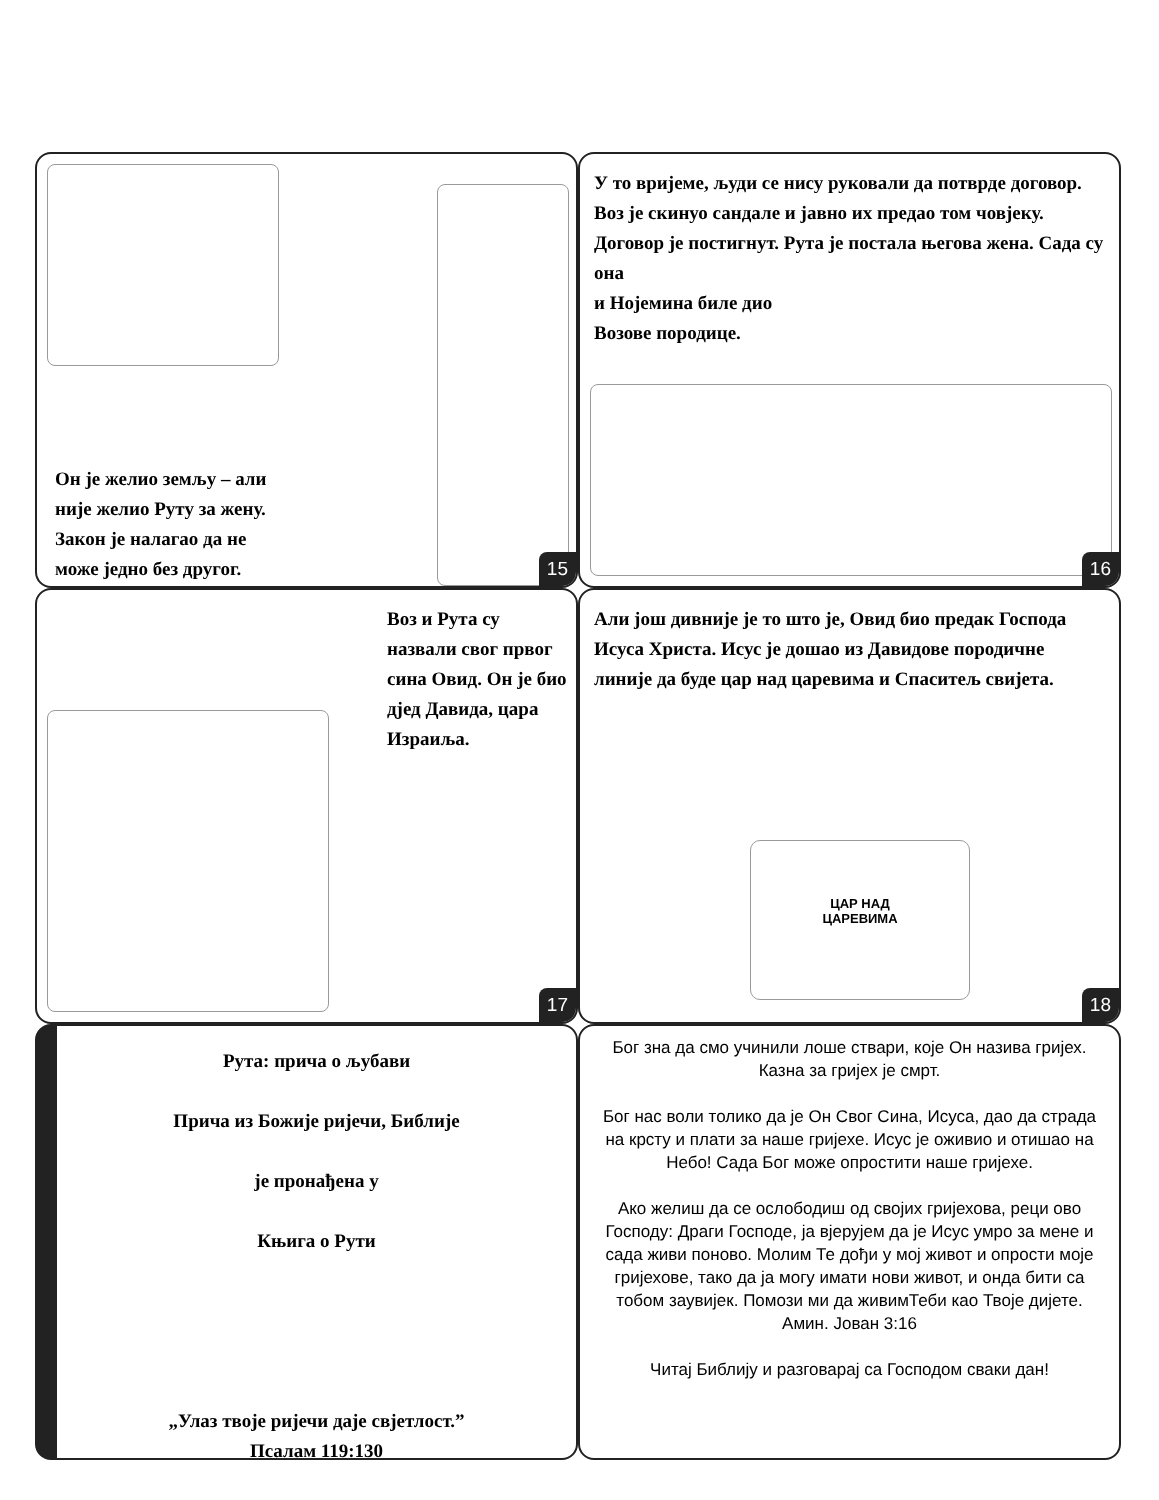Он је желио земљу – али
није желио Руту за жену.
Закон је налагао да не
може једно без другог.
15
У то вријеме, људи се нису руковали да потврде договор. Воз је скинуо сандале и јавно их предао том човјеку. Договор је постигнут. Рута је постала његова жена. Сада су она
и Нојемина биле дио
Возове породице.
16
Воз и Рута су назвали свог првог сина Овид. Он је био дјед Давида, цара Израиља.
17
Али још дивније је то што је, Овид био предак Господа Исуса Христа. Исус је дошао из Давидове породичне линије да буде цар над царевима и Спаситељ свијета.
ЦАР НАД
ЦАРЕВИМА
18
Рута: прича о љубави
Прича из Божије ријечи, Библије
је пронађена у
Књига о Рути
„Улаз твоје ријечи даје свјетлост.”
Псалам 119:130
Бог зна да смо учинили лоше ствари, које Он назива гријех. Казна за гријех је смрт.
Бог нас воли толико да је Он Свог Сина, Исуса, дао да страда на крсту и плати за наше гријехе. Исус је оживио и отишао на Небо! Сада Бог може опростити наше гријехе.
Ако желиш да се ослободиш од својих гријехова, реци ово Господу: Драги Господе, ја вјерујем да је Исус умро за мене и сада живи поново. Молим Те дођи у мој живот и опрости моје гријехове, тако да ја могу имати нови живот, и онда бити са тобом заувијек. Помози ми да живимТеби као Твоје дијете. Амин. Јован 3:16
Читај Библију и разговарај са Господом сваки дан!